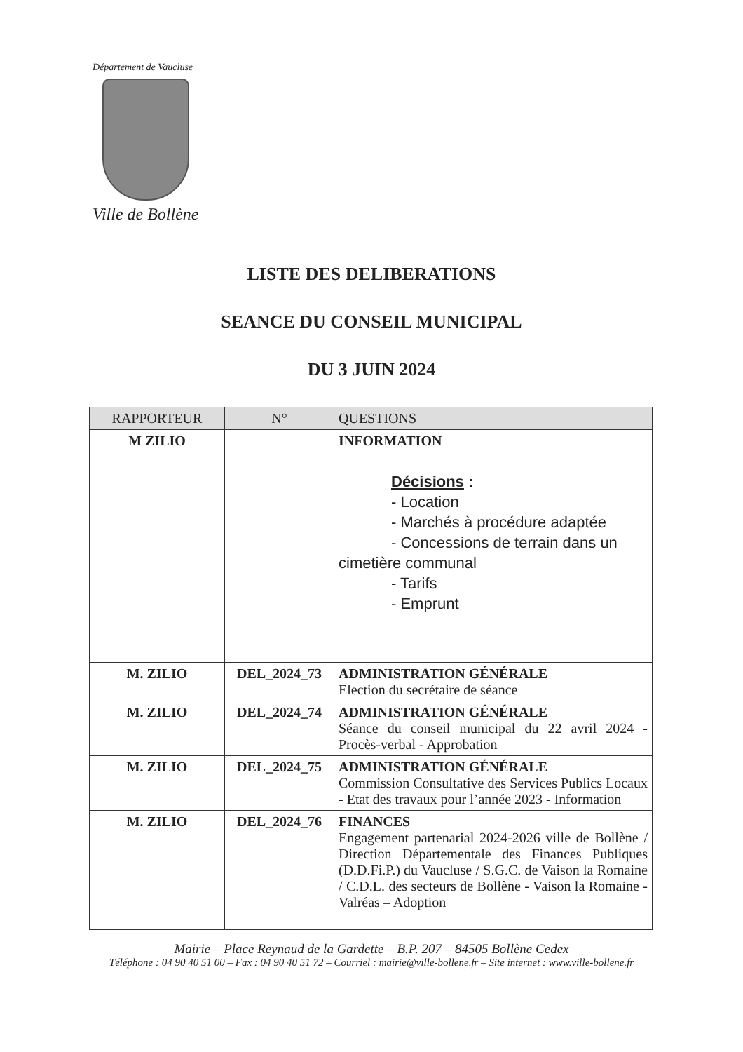Département de Vaucluse
Ville de Bollène
LISTE DES DELIBERATIONS
SEANCE DU CONSEIL MUNICIPAL
DU 3 JUIN 2024
| RAPPORTEUR | N° | QUESTIONS |
| --- | --- | --- |
| M ZILIO | | INFORMATION Décisions : - Location - Marchés à procédure adaptée - Concessions de terrain dans un cimetière communal - Tarifs - Emprunt |
| M. ZILIO | DEL_2024_73 | ADMINISTRATION GÉNÉRALE Election du secrétaire de séance |
| M. ZILIO | DEL_2024_74 | ADMINISTRATION GÉNÉRALE Séance du conseil municipal du 22 avril 2024 - Procès-verbal - Approbation |
| M. ZILIO | DEL_2024_75 | ADMINISTRATION GÉNÉRALE Commission Consultative des Services Publics Locaux - Etat des travaux pour l’année 2023 - Information |
| M. ZILIO | DEL_2024_76 | FINANCES Engagement partenarial 2024-2026 ville de Bollène / Direction Départementale des Finances Publiques (D.D.Fi.P.) du Vaucluse / S.G.C. de Vaison la Romaine / C.D.L. des secteurs de Bollène - Vaison la Romaine - Valréas – Adoption |
Mairie – Place Reynaud de la Gardette – B.P. 207 – 84505 Bollène Cedex
Téléphone : 04 90 40 51 00 – Fax : 04 90 40 51 72 – Courriel : mairie@ville-bollene.fr – Site internet : www.ville-bollene.fr